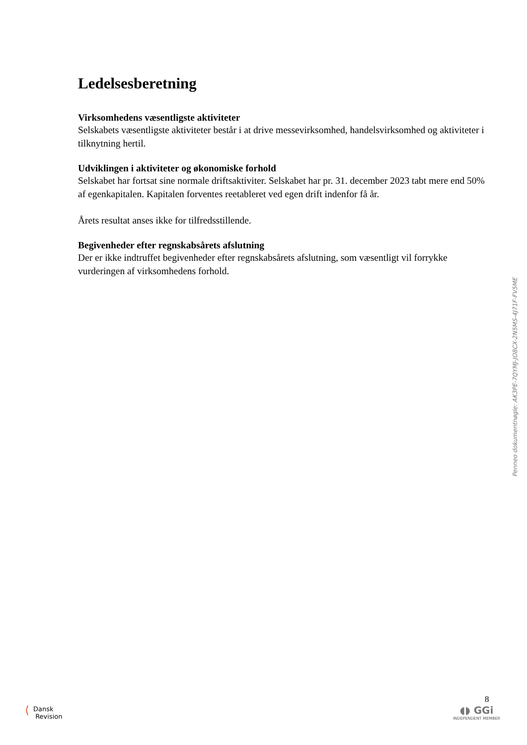Ledelsesberetning
Virksomhedens væsentligste aktiviteter
Selskabets væsentligste aktiviteter består i at drive messevirksomhed, handelsvirksomhed og aktiviteter i tilknytning hertil.
Udviklingen i aktiviteter og økonomiske forhold
Selskabet har fortsat sine normale driftsaktiviter. Selskabet har pr. 31. december 2023 tabt mere end 50% af egenkapitalen. Kapitalen forventes reetableret ved egen drift indenfor få år.
Årets resultat anses ikke for tilfredsstillende.
Begivenheder efter regnskabsårets afslutning
Der er ikke indtruffet begivenheder efter regnskabsårets afslutning, som væsentligt vil forrykke vurderingen af virksomhedens forhold.
Penneo dokumentnøgle: AK3PE-7QYMJ-JO8CX-2N5MS-4J71F-FV5ME
⟨
Dansk
Revision
8
◖◗ GGi
INDEPENDENT MEMBER